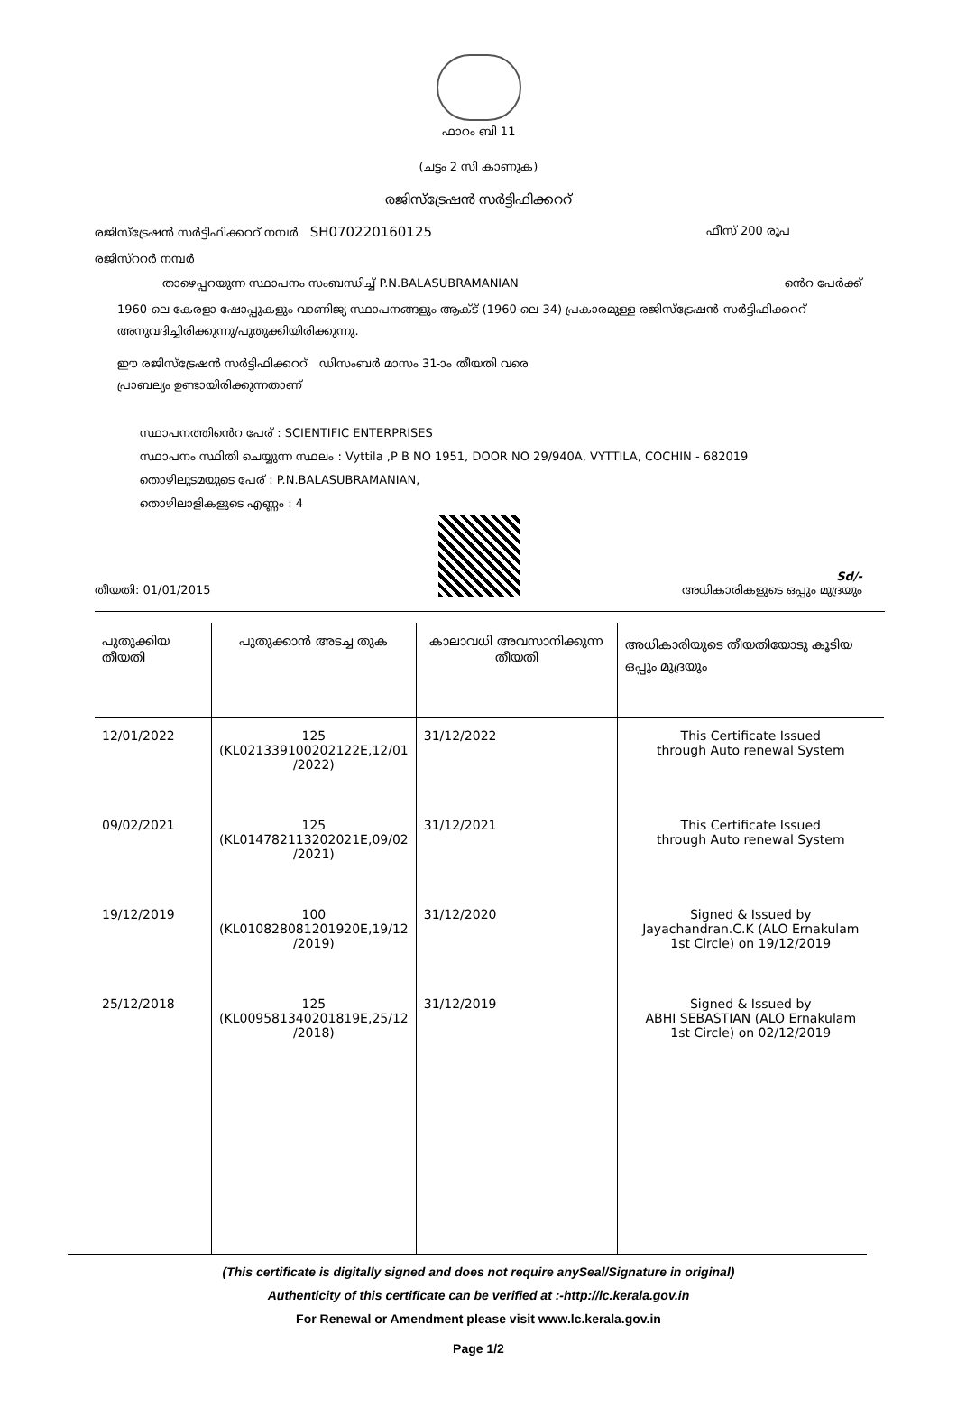ഫാറം ബി 11
(ചട്ടം 2 സി കാണുക)
രജിസ്ട്രേഷൻ സർട്ടിഫിക്കററ്
രജിസ്ട്രേഷൻ സർട്ടിഫിക്കററ് നമ്പർ SH070220160125 ഫീസ് 200 രൂപ
രജിസ്ററർ നമ്പർ
താഴെപ്പറയുന്ന സ്ഥാപനം സംബന്ധിച്ച് P.N.BALASUBRAMANIAN ൻെറ പേർക്ക്
1960-ലെ കേരളാ ഷോപ്പുകളും വാണിജ്യ സ്ഥാപനങ്ങളും ആക്ട് (1960-ലെ 34) പ്രകാരമുള്ള രജിസ്ട്രേഷൻ സർട്ടിഫിക്കററ് അനുവദിച്ചിരിക്കുന്നു/പുതുക്കിയിരിക്കുന്നു.
ഈ രജിസ്ട്രേഷൻ സർട്ടിഫിക്കററ് ഡിസംബർ മാസം 31-ാം തീയതി വരെ
പ്രാബല്യം ഉണ്ടായിരിക്കുന്നതാണ്
സ്ഥാപനത്തിൻെറ പേര് : SCIENTIFIC ENTERPRISES
സ്ഥാപനം സ്ഥിതി ചെയ്യുന്ന സ്ഥലം : Vyttila ,P B NO 1951, DOOR NO 29/940A, VYTTILA, COCHIN - 682019
തൊഴിലുടമയുടെ പേര് : P.N.BALASUBRAMANIAN,
തൊഴിലാളികളുടെ എണ്ണം : 4
തീയതി: 01/01/2015 Sd/-
അധികാരികളുടെ ഒപ്പും മുദ്രയും
| പുതുക്കിയ തീയതി | പുതുക്കാൻ അടച്ച തുക | കാലാവധി അവസാനിക്കുന്ന തീയതി | അധികാരിയുടെ തീയതിയോടു കൂടിയ ഒപ്പും മുദ്രയും |
| --- | --- | --- | --- |
| 12/01/2022 | 125 (KL021339100202122E,12/01 /2022) | 31/12/2022 | This Certificate Issued through Auto renewal System |
| 09/02/2021 | 125 (KL014782113202021E,09/02 /2021) | 31/12/2021 | This Certificate Issued through Auto renewal System |
| 19/12/2019 | 100 (KL010828081201920E,19/12 /2019) | 31/12/2020 | Signed & Issued by Jayachandran.C.K (ALO Ernakulam 1st Circle) on 19/12/2019 |
| 25/12/2018 | 125 (KL009581340201819E,25/12 /2018) | 31/12/2019 | Signed & Issued by ABHI SEBASTIAN (ALO Ernakulam 1st Circle) on 02/12/2019 |
(This certificate is digitally signed and does not require anySeal/Signature in original)
Authenticity of this certificate can be verified at :-http://lc.kerala.gov.in
For Renewal or Amendment please visit www.lc.kerala.gov.in
Page 1/2